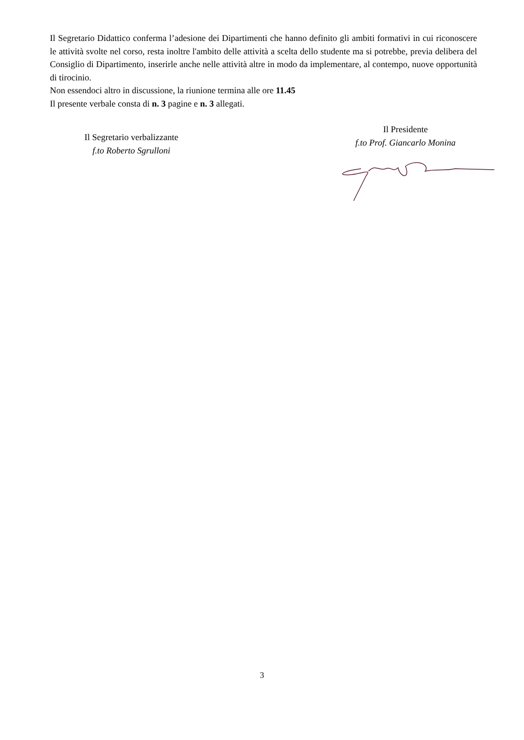Il Segretario Didattico conferma l’adesione dei Dipartimenti che hanno definito gli ambiti formativi in cui riconoscere le attività svolte nel corso, resta inoltre l'ambito delle attività a scelta dello studente ma si potrebbe, previa delibera del Consiglio di Dipartimento, inserirle anche nelle attività altre in modo da implementare, al contempo, nuove opportunità di tirocinio.
Non essendoci altro in discussione, la riunione termina alle ore 11.45
Il presente verbale consta di n. 3 pagine e n. 3 allegati.
Il Segretario verbalizzante
f.to Roberto Sgrulloni
Il Presidente
f.to Prof. Giancarlo Monina
3